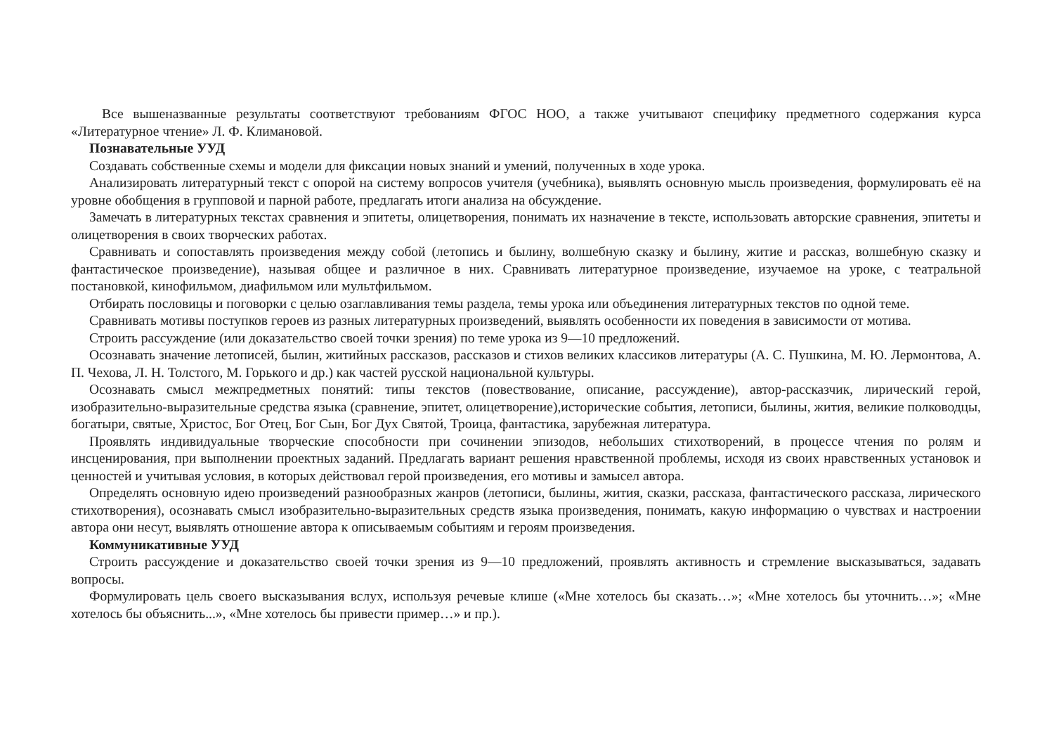Все вышеназванные результаты соответствуют требованиям ФГОС НОО, а также учитывают специфику предметного содержания курса «Литературное чтение» Л. Ф. Климановой.
Познавательные УУД
Создавать собственные схемы и модели для фиксации новых знаний и умений, полученных в ходе урока.
Анализировать литературный текст с опорой на систему вопросов учителя (учебника), выявлять основную мысль произведения, формулировать её на уровне обобщения в групповой и парной работе, предлагать итоги анализа на обсуждение.
Замечать в литературных текстах сравнения и эпитеты, олицетворения, понимать их назначение в тексте, использовать авторские сравнения, эпитеты и олицетворения в своих творческих работах.
Сравнивать и сопоставлять произведения между собой (летопись и былину, волшебную сказку и былину, житие и рассказ, волшебную сказку и фантастическое произведение), называя общее и различное в них. Сравнивать литературное произведение, изучаемое на уроке, с театральной постановкой, кинофильмом, диафильмом или мультфильмом.
Отбирать пословицы и поговорки с целью озаглавливания темы раздела, темы урока или объединения литературных текстов по одной теме.
Сравнивать мотивы поступков героев из разных литературных произведений, выявлять особенности их поведения в зависимости от мотива.
Строить рассуждение (или доказательство своей точки зрения) по теме урока из 9—10 предложений.
Осознавать значение летописей, былин, житийных рассказов, рассказов и стихов великих классиков литературы (А. С. Пушкина, М. Ю. Лермонтова, А. П. Чехова, Л. Н. Толстого, М. Горького и др.) как частей русской национальной культуры.
Осознавать смысл межпредметных понятий: типы текстов (повествование, описание, рассуждение), автор-рассказчик, лирический герой, изобразительно-выразительные средства языка (сравнение, эпитет, олицетворение),исторические события, летописи, былины, жития, великие полководцы, богатыри, святые, Христос, Бог Отец, Бог Сын, Бог Дух Святой, Троица, фантастика, зарубежная литература.
Проявлять индивидуальные творческие способности при сочинении эпизодов, небольших стихотворений, в процессе чтения по ролям и инсценирования, при выполнении проектных заданий. Предлагать вариант решения нравственной проблемы, исходя из своих нравственных установок и ценностей и учитывая условия, в которых действовал герой произведения, его мотивы и замысел автора.
Определять основную идею произведений разнообразных жанров (летописи, былины, жития, сказки, рассказа, фантастического рассказа, лирического стихотворения), осознавать смысл изобразительно-выразительных средств языка произведения, понимать, какую информацию о чувствах и настроении автора они несут, выявлять отношение автора к описываемым событиям и героям произведения.
Коммуникативные УУД
Строить рассуждение и доказательство своей точки зрения из 9—10 предложений, проявлять активность и стремление высказываться, задавать вопросы.
Формулировать цель своего высказывания вслух, используя речевые клише («Мне хотелось бы сказать…»; «Мне хотелось бы уточнить…»; «Мне хотелось бы объяснить...», «Мне хотелось бы привести пример…» и пр.).